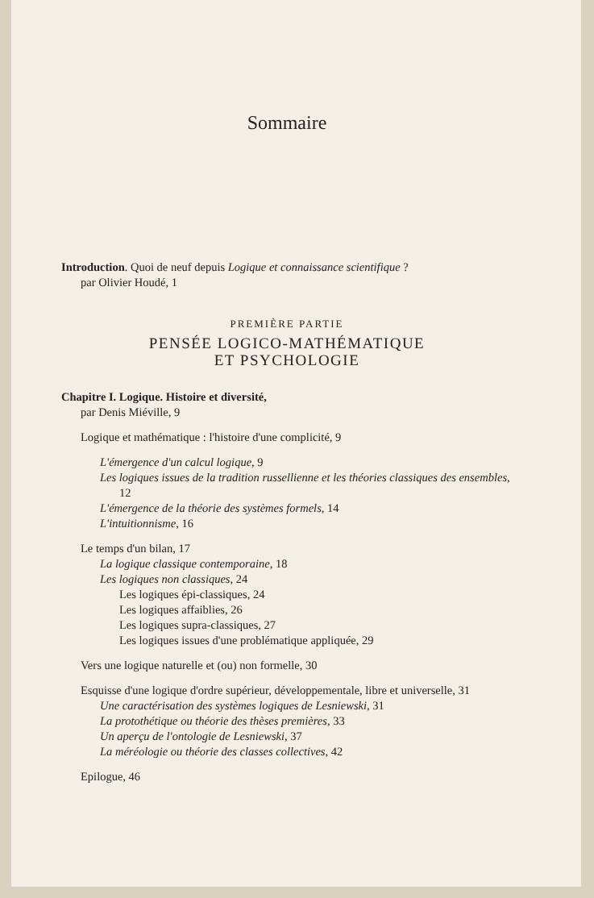Sommaire
Introduction. Quoi de neuf depuis Logique et connaissance scientifique ?
par Olivier Houdé, 1
PREMIÈRE PARTIE
PENSÉE LOGICO-MATHÉMATIQUE
ET PSYCHOLOGIE
Chapitre I. Logique. Histoire et diversité,
par Denis Miéville, 9
Logique et mathématique : l'histoire d'une complicité, 9
L'émergence d'un calcul logique, 9
Les logiques issues de la tradition russellienne et les théories classiques des ensembles, 12
L'émergence de la théorie des systèmes formels, 14
L'intuitionnisme, 16
Le temps d'un bilan, 17
La logique classique contemporaine, 18
Les logiques non classiques, 24
Les logiques épi-classiques, 24
Les logiques affaiblies, 26
Les logiques supra-classiques, 27
Les logiques issues d'une problématique appliquée, 29
Vers une logique naturelle et (ou) non formelle, 30
Esquisse d'une logique d'ordre supérieur, développementale, libre et universelle, 31
Une caractérisation des systèmes logiques de Lesniewski, 31
La protothétique ou théorie des thèses premières, 33
Un aperçu de l'ontologie de Lesniewski, 37
La méréologie ou théorie des classes collectives, 42
Epilogue, 46